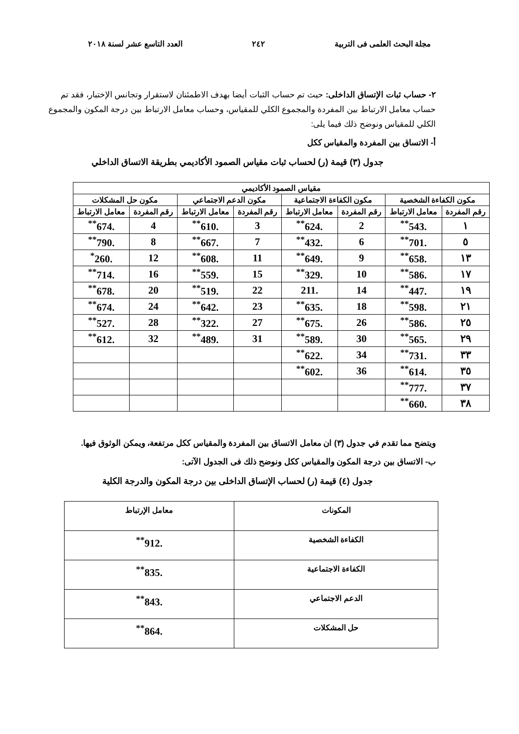مجلة البحث العلمى فى التربية ٢٤٢ العدد التاسع عشر لسنة ٢٠١٨
٢- حساب ثبات الإتساق الداخلى: حيث تم حساب الثبات أيضا بهدف الاطمئنان لاستقرار وتجانس الإختبار، فقد تم حساب معامل الارتباط بين المفردة والمجموع الكلي للمقياس، وحساب معامل الارتباط بين درجة المكون والمجموع الكلي للمقياس ونوضح ذلك فيما يلى:
أ- الاتساق بين المفردة والمقياس ككل
جدول (٣) قيمة (ر) لحساب ثبات مقياس الصمود الأكاديمي بطريقة الاتساق الداخلي
| مقياس الصمود الأكاديمي | | | | | | | |
| --- | --- | --- | --- | --- | --- | --- | --- |
| مكون الكفاءة الشخصية | | مكون الكفاءة الاجتماعية | | مكون الدعم الاجتماعي | | مكون حل المشكلات | |
| رقم المفردة | معامل الارتباط | رقم المفردة | معامل الارتباط | رقم المفردة | معامل الارتباط | رقم المفردة | معامل الارتباط |
| ١ | .543<sup>**</sup> | 2 | .624<sup>**</sup> | 3 | .610<sup>**</sup> | 4 | .674<sup>**</sup> |
| ٥ | .701<sup>**</sup> | 6 | .432<sup>**</sup> | 7 | .667<sup>**</sup> | 8 | .790<sup>**</sup> |
| ١٣ | .658<sup>**</sup> | 9 | .649<sup>**</sup> | 11 | .608<sup>**</sup> | 12 | .260<sup>*</sup> |
| ١٧ | .586<sup>**</sup> | 10 | .329<sup>**</sup> | 15 | .559<sup>**</sup> | 16 | .714<sup>**</sup> |
| ١٩ | .447<sup>**</sup> | 14 | .211 | 22 | .519<sup>**</sup> | 20 | .678<sup>**</sup> |
| ٢١ | .598<sup>**</sup> | 18 | .635<sup>**</sup> | 23 | .642<sup>**</sup> | 24 | .674<sup>**</sup> |
| ٢٥ | .586<sup>**</sup> | 26 | .675<sup>**</sup> | 27 | .322<sup>**</sup> | 28 | .527<sup>**</sup> |
| ٢٩ | .565<sup>**</sup> | 30 | .589<sup>**</sup> | 31 | .489<sup>**</sup> | 32 | .612<sup>**</sup> |
| ٣٣ | .731<sup>**</sup> | 34 | .622<sup>**</sup> | | | | |
| ٣٥ | .614<sup>**</sup> | 36 | .602<sup>**</sup> | | | | |
| ٣٧ | .777<sup>**</sup> | | | | | | |
| ٣٨ | .660<sup>**</sup> | | | | | | |
ويتضح مما تقدم في جدول (٣) ان معامل الاتساق بين المفردة والمقياس ككل مرتفعة، ويمكن الوثوق فيها.
ب- الاتساق بين درجة المكون والمقياس ككل ونوضح ذلك فى الجدول الآتى:
جدول (٤) قيمة (ر) لحساب الإتساق الداخلى بين درجة المكون والدرجة الكلية
| المكونات | معامل الإرتباط |
| --- | --- |
| الكفاءة الشخصية | .912<sup>**</sup> |
| الكفاءة الاجتماعية | .835<sup>**</sup> |
| الدعم الاجتماعي | .843<sup>**</sup> |
| حل المشكلات | .864<sup>**</sup> |